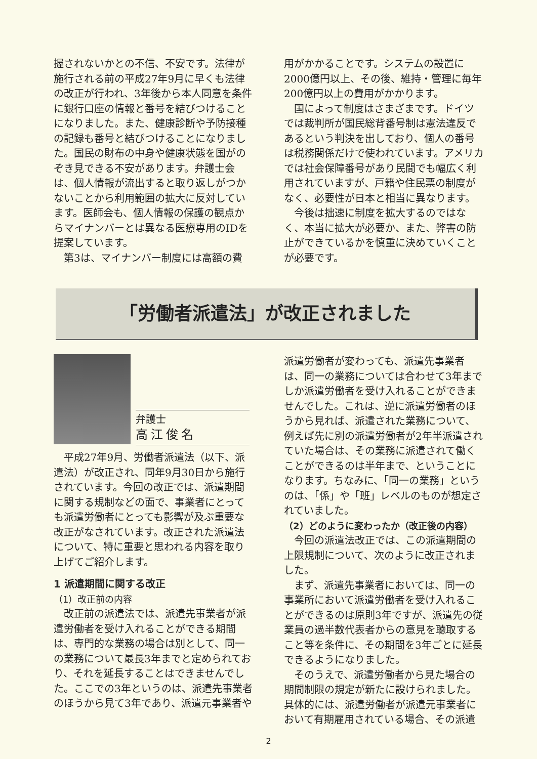握されないかとの不信、不安です。法律が施行される前の平成27年9月に早くも法律の改正が行われ、3年後から本人同意を条件に銀行口座の情報と番号を結びつけることになりました。また、健康診断や予防接種の記録も番号と結びつけることになりました。国民の財布の中身や健康状態を国がのぞき見できる不安があります。弁護士会は、個人情報が流出すると取り返しがつかないことから利用範囲の拡大に反対しています。医師会も、個人情報の保護の観点からマイナンバーとは異なる医療専用のIDを提案しています。
第3は、マイナンバー制度には高額の費
用がかかることです。システムの設置に2000億円以上、その後、維持・管理に毎年200億円以上の費用がかかります。
国によって制度はさまざまです。ドイツでは裁判所が国民総背番号制は憲法違反であるという判決を出しており、個人の番号は税務関係だけで使われています。アメリカでは社会保障番号があり民間でも幅広く利用されていますが、戸籍や住民票の制度がなく、必要性が日本と相当に異なります。
今後は拙速に制度を拡大するのではなく、本当に拡大が必要か、また、弊害の防止ができているかを慎重に決めていくことが必要です。
「労働者派遣法」が改正されました
弁護士
高江俊名
平成27年9月、労働者派遣法（以下、派遣法）が改正され、同年9月30日から施行されています。今回の改正では、派遣期間に関する規制などの面で、事業者にとっても派遣労働者にとっても影響が及ぶ重要な改正がなされています。改正された派遣法について、特に重要と思われる内容を取り上げてご紹介します。
1 派遣期間に関する改正
（1）改正前の内容
改正前の派遣法では、派遣先事業者が派遣労働者を受け入れることができる期間は、専門的な業務の場合は別として、同一の業務について最長3年までと定められており、それを延長することはできませんでした。ここでの3年というのは、派遣先事業者のほうから見て3年であり、派遣元事業者や
派遣労働者が変わっても、派遣先事業者は、同一の業務については合わせて3年までしか派遣労働者を受け入れることができませんでした。これは、逆に派遣労働者のほうから見れば、派遣された業務について、例えば先に別の派遣労働者が2年半派遣されていた場合は、その業務に派遣されて働くことができるのは半年まで、ということになります。ちなみに、「同一の業務」というのは、「係」や「班」レベルのものが想定されていました。
（2）どのように変わったか（改正後の内容）
今回の派遣法改正では、この派遣期間の上限規制について、次のように改正されました。
まず、派遣先事業者においては、同一の事業所において派遣労働者を受け入れることができるのは原則3年ですが、派遣先の従業員の過半数代表者からの意見を聴取すること等を条件に、その期間を3年ごとに延長できるようになりました。
そのうえで、派遣労働者から見た場合の期間制限の規定が新たに設けられました。具体的には、派遣労働者が派遣元事業者において有期雇用されている場合、その派遣
2